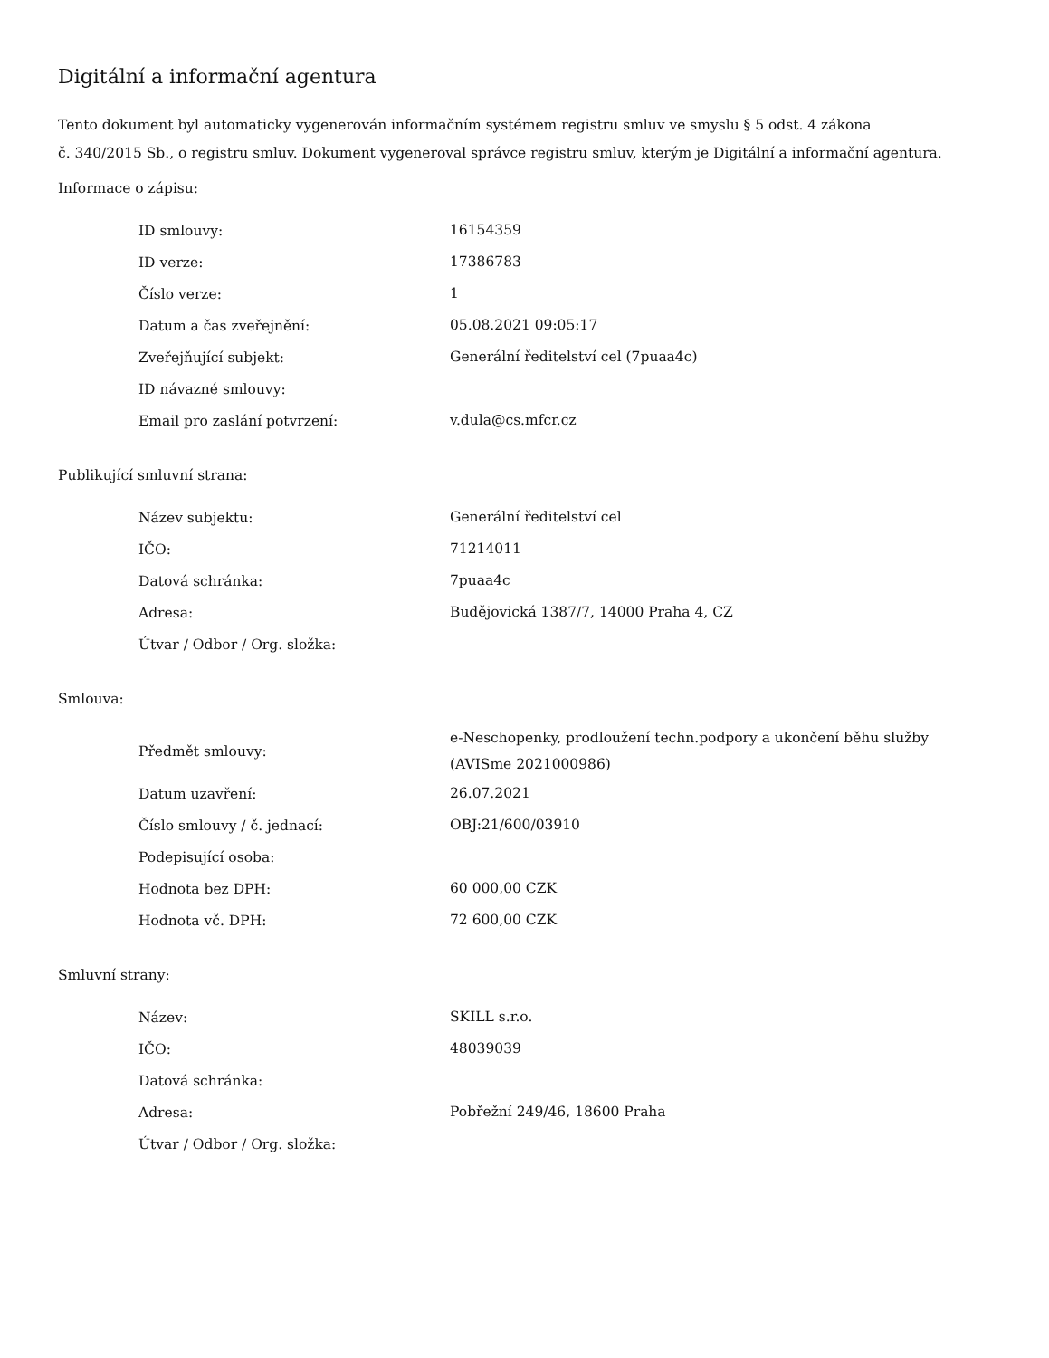Digitální a informační agentura
Tento dokument byl automaticky vygenerován informačním systémem registru smluv ve smyslu § 5 odst. 4 zákona
č. 340/2015 Sb., o registru smluv. Dokument vygeneroval správce registru smluv, kterým je Digitální a informační agentura.
Informace o zápisu:
| ID smlouvy: | 16154359 |
| ID verze: | 17386783 |
| Číslo verze: | 1 |
| Datum a čas zveřejnění: | 05.08.2021 09:05:17 |
| Zveřejňující subjekt: | Generální ředitelství cel (7puaa4c) |
| ID návazné smlouvy: | |
| Email pro zaslání potvrzení: | v.dula@cs.mfcr.cz |
Publikující smluvní strana:
| Název subjektu: | Generální ředitelství cel |
| IČO: | 71214011 |
| Datová schránka: | 7puaa4c |
| Adresa: | Budějovická 1387/7, 14000 Praha 4, CZ |
| Útvar / Odbor / Org. složka: | |
Smlouva:
| Předmět smlouvy: | e-Neschopenky, prodloužení techn.podpory a ukončení běhu služby (AVISme 2021000986) |
| Datum uzavření: | 26.07.2021 |
| Číslo smlouvy / č. jednací: | OBJ:21/600/03910 |
| Podepisující osoba: | |
| Hodnota bez DPH: | 60 000,00 CZK |
| Hodnota vč. DPH: | 72 600,00 CZK |
Smluvní strany:
| Název: | SKILL s.r.o. |
| IČO: | 48039039 |
| Datová schránka: | |
| Adresa: | Pobřežní 249/46, 18600 Praha |
| Útvar / Odbor / Org. složka: | |